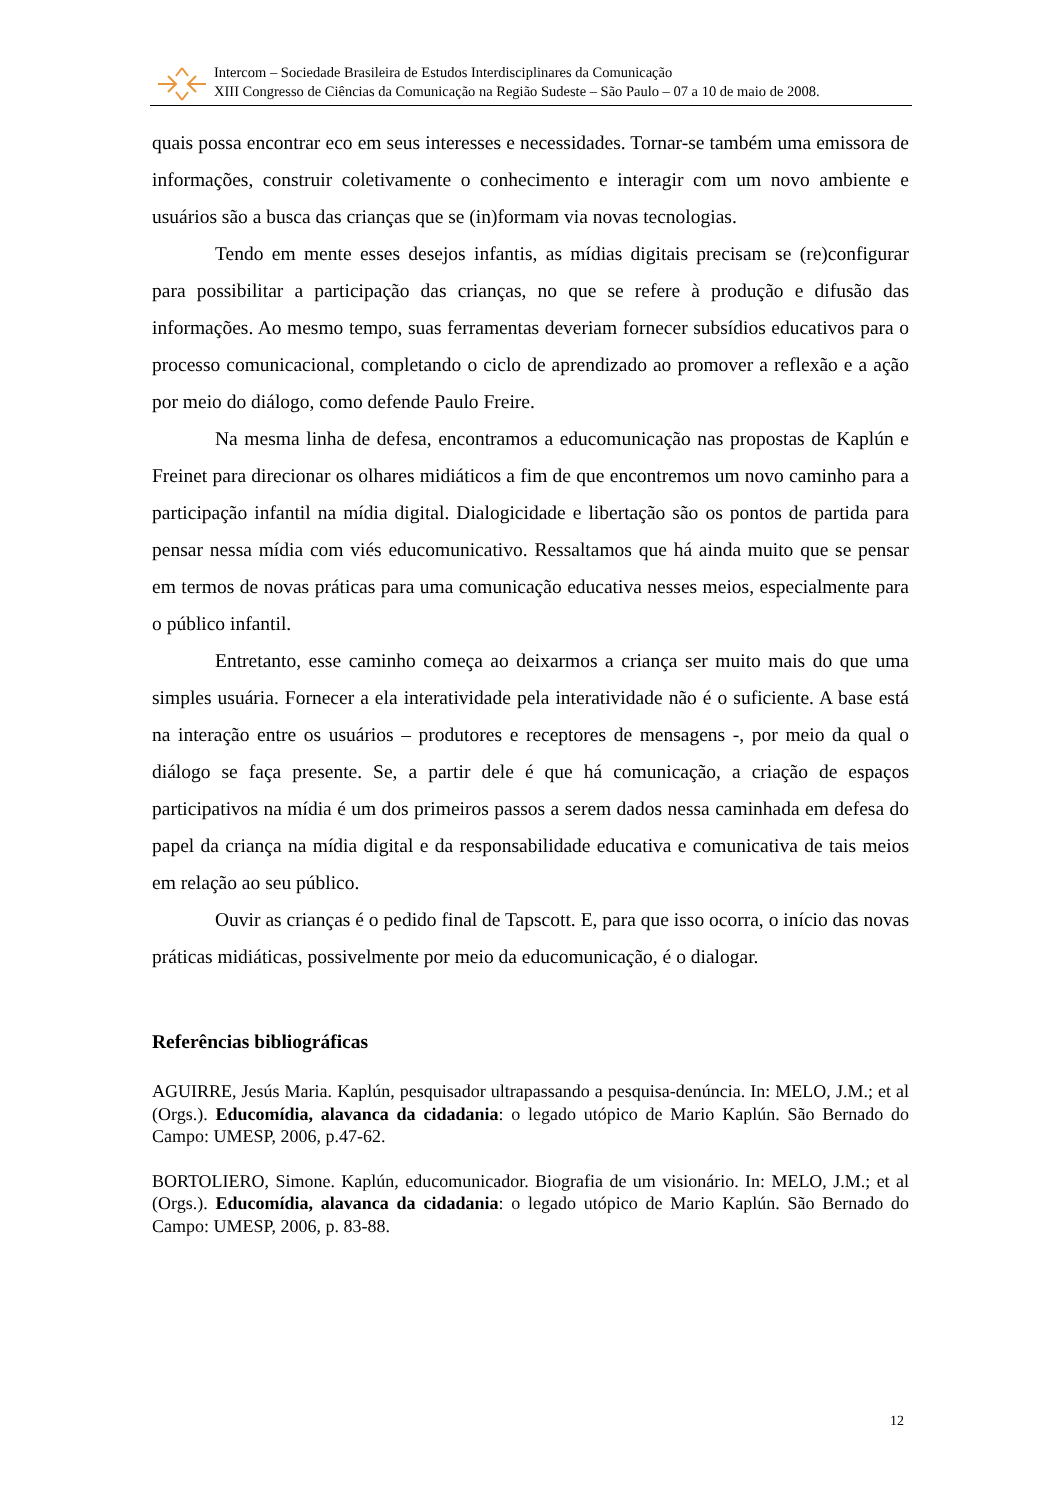Intercom – Sociedade Brasileira de Estudos Interdisciplinares da Comunicação
XIII Congresso de Ciências da Comunicação na Região Sudeste – São Paulo – 07 a 10 de maio de 2008.
quais possa encontrar eco em seus interesses e necessidades. Tornar-se também uma emissora de informações, construir coletivamente o conhecimento e interagir com um novo ambiente e usuários são a busca das crianças que se (in)formam via novas tecnologias.
Tendo em mente esses desejos infantis, as mídias digitais precisam se (re)configurar para possibilitar a participação das crianças, no que se refere à produção e difusão das informações. Ao mesmo tempo, suas ferramentas deveriam fornecer subsídios educativos para o processo comunicacional, completando o ciclo de aprendizado ao promover a reflexão e a ação por meio do diálogo, como defende Paulo Freire.
Na mesma linha de defesa, encontramos a educomunicação nas propostas de Kaplún e Freinet para direcionar os olhares midiáticos a fim de que encontremos um novo caminho para a participação infantil na mídia digital. Dialogicidade e libertação são os pontos de partida para pensar nessa mídia com viés educomunicativo. Ressaltamos que há ainda muito que se pensar em termos de novas práticas para uma comunicação educativa nesses meios, especialmente para o público infantil.
Entretanto, esse caminho começa ao deixarmos a criança ser muito mais do que uma simples usuária. Fornecer a ela interatividade pela interatividade não é o suficiente. A base está na interação entre os usuários – produtores e receptores de mensagens -, por meio da qual o diálogo se faça presente. Se, a partir dele é que há comunicação, a criação de espaços participativos na mídia é um dos primeiros passos a serem dados nessa caminhada em defesa do papel da criança na mídia digital e da responsabilidade educativa e comunicativa de tais meios em relação ao seu público.
Ouvir as crianças é o pedido final de Tapscott. E, para que isso ocorra, o início das novas práticas midiáticas, possivelmente por meio da educomunicação, é o dialogar.
Referências bibliográficas
AGUIRRE, Jesús Maria. Kaplún, pesquisador ultrapassando a pesquisa-denúncia. In: MELO, J.M.; et al (Orgs.). Educomídia, alavanca da cidadania: o legado utópico de Mario Kaplún. São Bernado do Campo: UMESP, 2006, p.47-62.
BORTOLIERO, Simone. Kaplún, educomunicador. Biografia de um visionário. In: MELO, J.M.; et al (Orgs.). Educomídia, alavanca da cidadania: o legado utópico de Mario Kaplún. São Bernado do Campo: UMESP, 2006, p. 83-88.
12